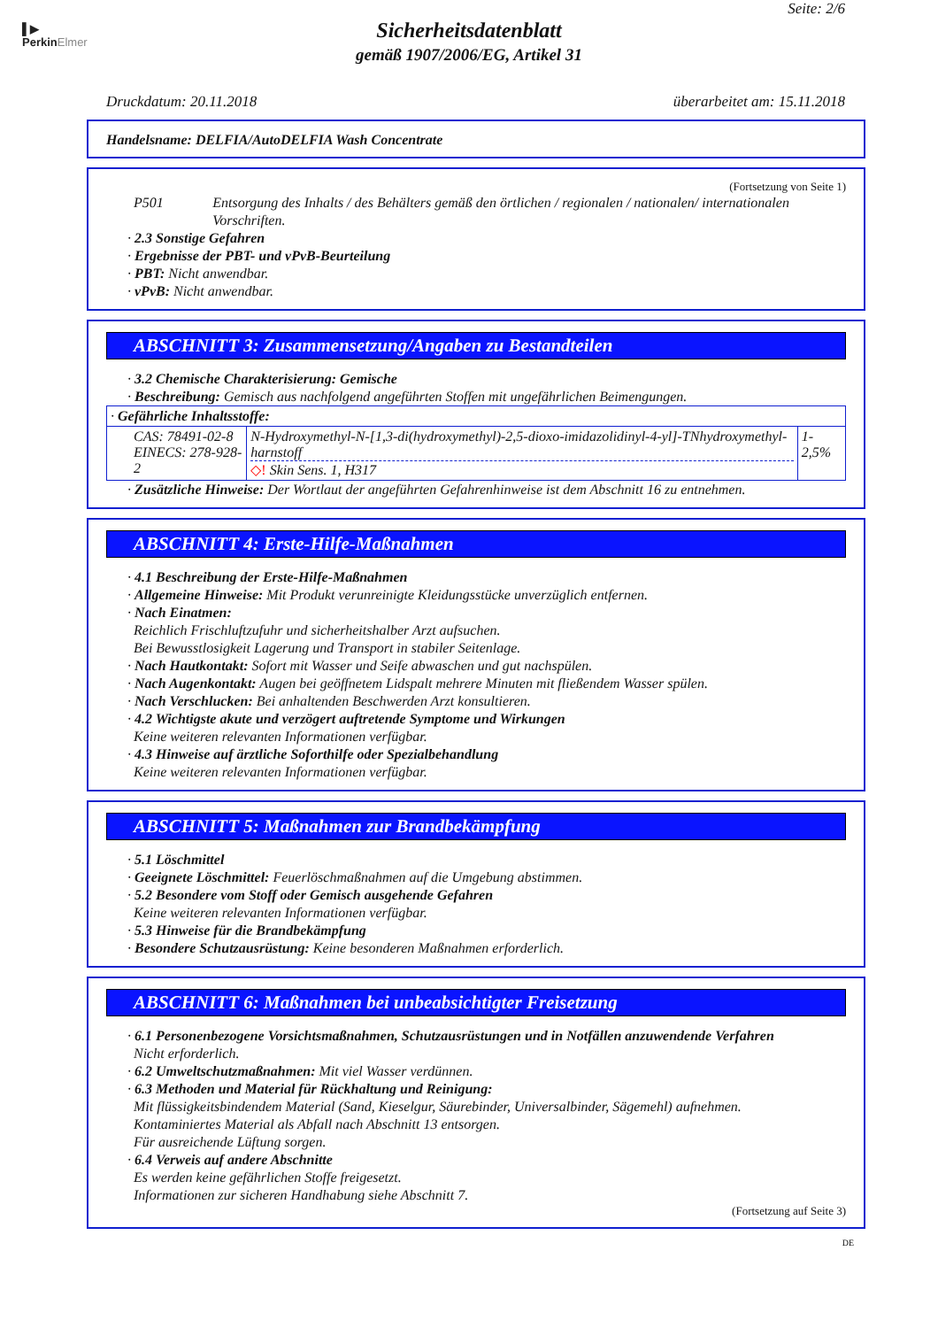▌▶
PerkinElmer
Seite: 2/6
Sicherheitsdatenblatt
gemäß 1907/2006/EG, Artikel 31
Druckdatum: 20.11.2018 überarbeitet am: 15.11.2018
Handelsname: DELFIA/AutoDELFIA Wash Concentrate
(Fortsetzung von Seite 1)
P501 Entsorgung des Inhalts / des Behälters gemäß den örtlichen / regionalen / nationalen/ internationalen Vorschriften.
· 2.3 Sonstige Gefahren
· Ergebnisse der PBT- und vPvB-Beurteilung
· PBT: Nicht anwendbar.
· vPvB: Nicht anwendbar.
ABSCHNITT 3: Zusammensetzung/Angaben zu Bestandteilen
· 3.2 Chemische Charakterisierung: Gemische
· Beschreibung: Gemisch aus nachfolgend angeführten Stoffen mit ungefährlichen Beimengungen.
| · Gefährliche Inhaltsstoffe: | | |
| CAS: 78491-02-8 EINECS: 278-928-2 | N-Hydroxymethyl-N-[1,3-di(hydroxymethyl)-2,5-dioxo-imidazolidinyl-4-yl]-TNhydroxymethyl-harnstoff ◇! Skin Sens. 1, H317 | 1-2,5% |
· Zusätzliche Hinweise: Der Wortlaut der angeführten Gefahrenhinweise ist dem Abschnitt 16 zu entnehmen.
ABSCHNITT 4: Erste-Hilfe-Maßnahmen
· 4.1 Beschreibung der Erste-Hilfe-Maßnahmen
· Allgemeine Hinweise: Mit Produkt verunreinigte Kleidungsstücke unverzüglich entfernen.
· Nach Einatmen:
Reichlich Frischluftzufuhr und sicherheitshalber Arzt aufsuchen.
Bei Bewusstlosigkeit Lagerung und Transport in stabiler Seitenlage.
· Nach Hautkontakt: Sofort mit Wasser und Seife abwaschen und gut nachspülen.
· Nach Augenkontakt: Augen bei geöffnetem Lidspalt mehrere Minuten mit fließendem Wasser spülen.
· Nach Verschlucken: Bei anhaltenden Beschwerden Arzt konsultieren.
· 4.2 Wichtigste akute und verzögert auftretende Symptome und Wirkungen
Keine weiteren relevanten Informationen verfügbar.
· 4.3 Hinweise auf ärztliche Soforthilfe oder Spezialbehandlung
Keine weiteren relevanten Informationen verfügbar.
ABSCHNITT 5: Maßnahmen zur Brandbekämpfung
· 5.1 Löschmittel
· Geeignete Löschmittel: Feuerlöschmaßnahmen auf die Umgebung abstimmen.
· 5.2 Besondere vom Stoff oder Gemisch ausgehende Gefahren
Keine weiteren relevanten Informationen verfügbar.
· 5.3 Hinweise für die Brandbekämpfung
· Besondere Schutzausrüstung: Keine besonderen Maßnahmen erforderlich.
ABSCHNITT 6: Maßnahmen bei unbeabsichtigter Freisetzung
· 6.1 Personenbezogene Vorsichtsmaßnahmen, Schutzausrüstungen und in Notfällen anzuwendende Verfahren
Nicht erforderlich.
· 6.2 Umweltschutzmaßnahmen: Mit viel Wasser verdünnen.
· 6.3 Methoden und Material für Rückhaltung und Reinigung:
Mit flüssigkeitsbindendem Material (Sand, Kieselgur, Säurebinder, Universalbinder, Sägemehl) aufnehmen.
Kontaminiertes Material als Abfall nach Abschnitt 13 entsorgen.
Für ausreichende Lüftung sorgen.
· 6.4 Verweis auf andere Abschnitte
Es werden keine gefährlichen Stoffe freigesetzt.
Informationen zur sicheren Handhabung siehe Abschnitt 7.
(Fortsetzung auf Seite 3)
DE